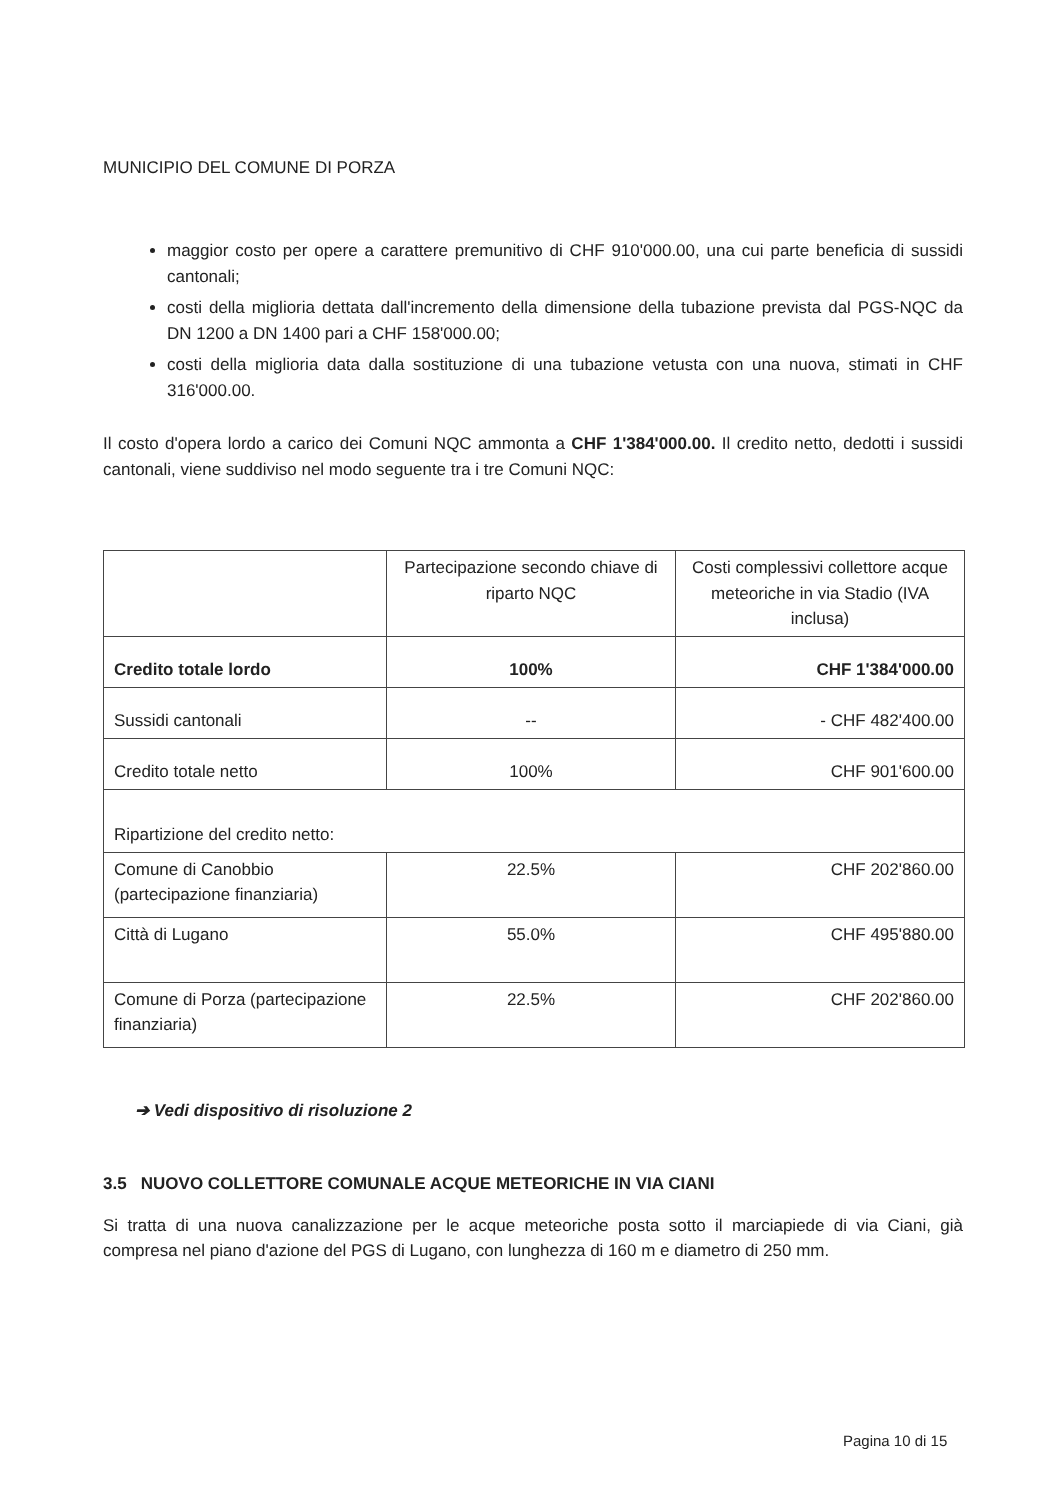MUNICIPIO DEL COMUNE DI PORZA
maggior costo per opere a carattere premunitivo di CHF 910'000.00, una cui parte beneficia di sussidi cantonali;
costi della miglioria dettata dall'incremento della dimensione della tubazione prevista dal PGS-NQC da DN 1200 a DN 1400 pari a CHF 158'000.00;
costi della miglioria data dalla sostituzione di una tubazione vetusta con una nuova, stimati in CHF 316'000.00.
Il costo d'opera lordo a carico dei Comuni NQC ammonta a CHF 1'384'000.00. Il credito netto, dedotti i sussidi cantonali, viene suddiviso nel modo seguente tra i tre Comuni NQC:
| | Partecipazione secondo chiave di riparto NQC | Costi complessivi collettore acque meteoriche in via Stadio (IVA inclusa) |
| Credito totale lordo | 100% | CHF 1'384'000.00 |
| Sussidi cantonali | -- | - CHF 482'400.00 |
| Credito totale netto | 100% | CHF 901'600.00 |
| Ripartizione del credito netto: | | |
| Comune di Canobbio (partecipazione finanziaria) | 22.5% | CHF 202'860.00 |
| Città di Lugano | 55.0% | CHF 495'880.00 |
| Comune di Porza (partecipazione finanziaria) | 22.5% | CHF 202'860.00 |
➔ Vedi dispositivo di risoluzione 2
3.5 NUOVO COLLETTORE COMUNALE ACQUE METEORICHE IN VIA CIANI
Si tratta di una nuova canalizzazione per le acque meteoriche posta sotto il marciapiede di via Ciani, già compresa nel piano d'azione del PGS di Lugano, con lunghezza di 160 m e diametro di 250 mm.
Pagina 10 di 15